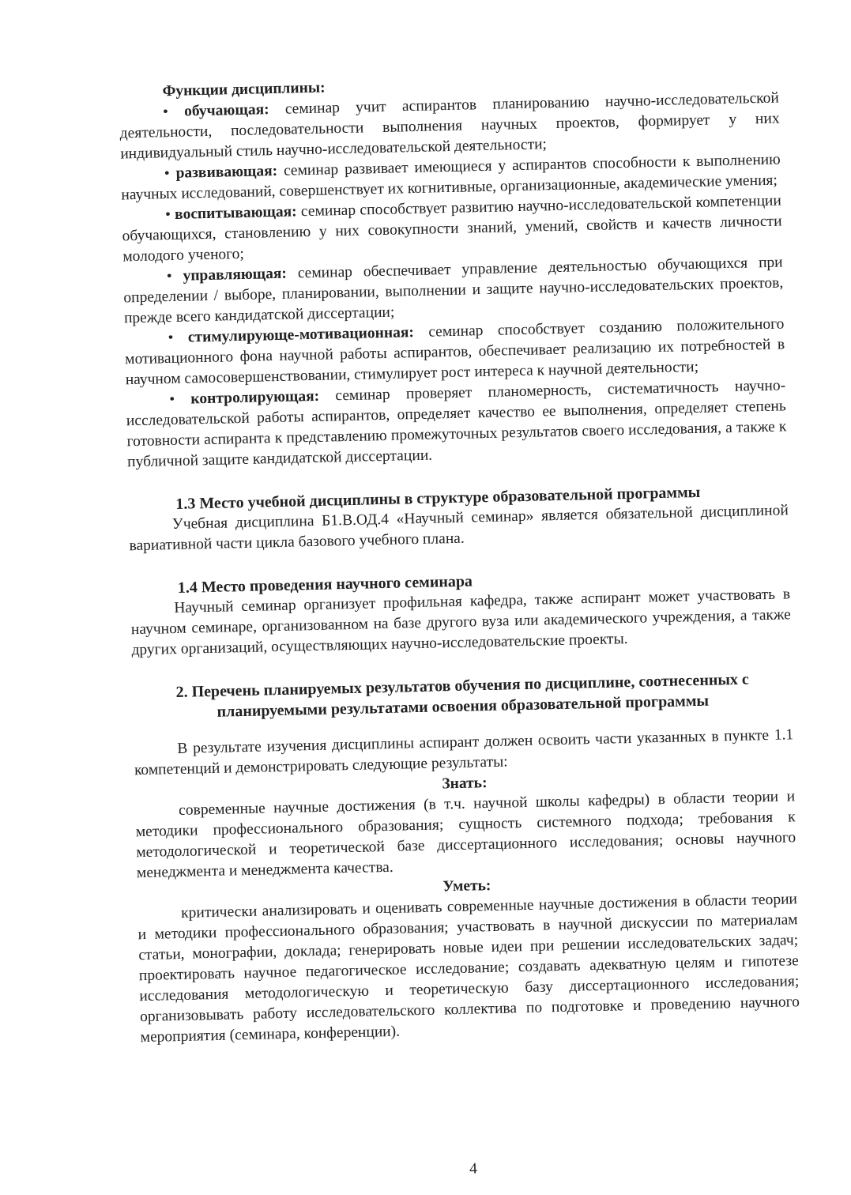Функции дисциплины:
• обучающая: семинар учит аспирантов планированию научно-исследовательской деятельности, последовательности выполнения научных проектов, формирует у них индивидуальный стиль научно-исследовательской деятельности;
• развивающая: семинар развивает имеющиеся у аспирантов способности к выполнению научных исследований, совершенствует их когнитивные, организационные, академические умения;
• воспитывающая: семинар способствует развитию научно-исследовательской компетенции обучающихся, становлению у них совокупности знаний, умений, свойств и качеств личности молодого ученого;
• управляющая: семинар обеспечивает управление деятельностью обучающихся при определении / выборе, планировании, выполнении и защите научно-исследовательских проектов, прежде всего кандидатской диссертации;
• стимулирующе-мотивационная: семинар способствует созданию положительного мотивационного фона научной работы аспирантов, обеспечивает реализацию их потребностей в научном самосовершенствовании, стимулирует рост интереса к научной деятельности;
• контролирующая: семинар проверяет планомерность, систематичность научно-исследовательской работы аспирантов, определяет качество ее выполнения, определяет степень готовности аспиранта к представлению промежуточных результатов своего исследования, а также к публичной защите кандидатской диссертации.
1.3 Место учебной дисциплины в структуре образовательной программы
Учебная дисциплина Б1.В.ОД.4 «Научный семинар» является обязательной дисциплиной вариативной части цикла базового учебного плана.
1.4 Место проведения научного семинара
Научный семинар организует профильная кафедра, также аспирант может участвовать в научном семинаре, организованном на базе другого вуза или академического учреждения, а также других организаций, осуществляющих научно-исследовательские проекты.
2. Перечень планируемых результатов обучения по дисциплине, соотнесенных с планируемыми результатами освоения образовательной программы
В результате изучения дисциплины аспирант должен освоить части указанных в пункте 1.1 компетенций и демонстрировать следующие результаты:
Знать:
современные научные достижения (в т.ч. научной школы кафедры) в области теории и методики профессионального образования; сущность системного подхода; требования к методологической и теоретической базе диссертационного исследования; основы научного менеджмента и менеджмента качества.
Уметь:
критически анализировать и оценивать современные научные достижения в области теории и методики профессионального образования; участвовать в научной дискуссии по материалам статьи, монографии, доклада; генерировать новые идеи при решении исследовательских задач; проектировать научное педагогическое исследование; создавать адекватную целям и гипотезе исследования методологическую и теоретическую базу диссертационного исследования; организовывать работу исследовательского коллектива по подготовке и проведению научного мероприятия (семинара, конференции).
4